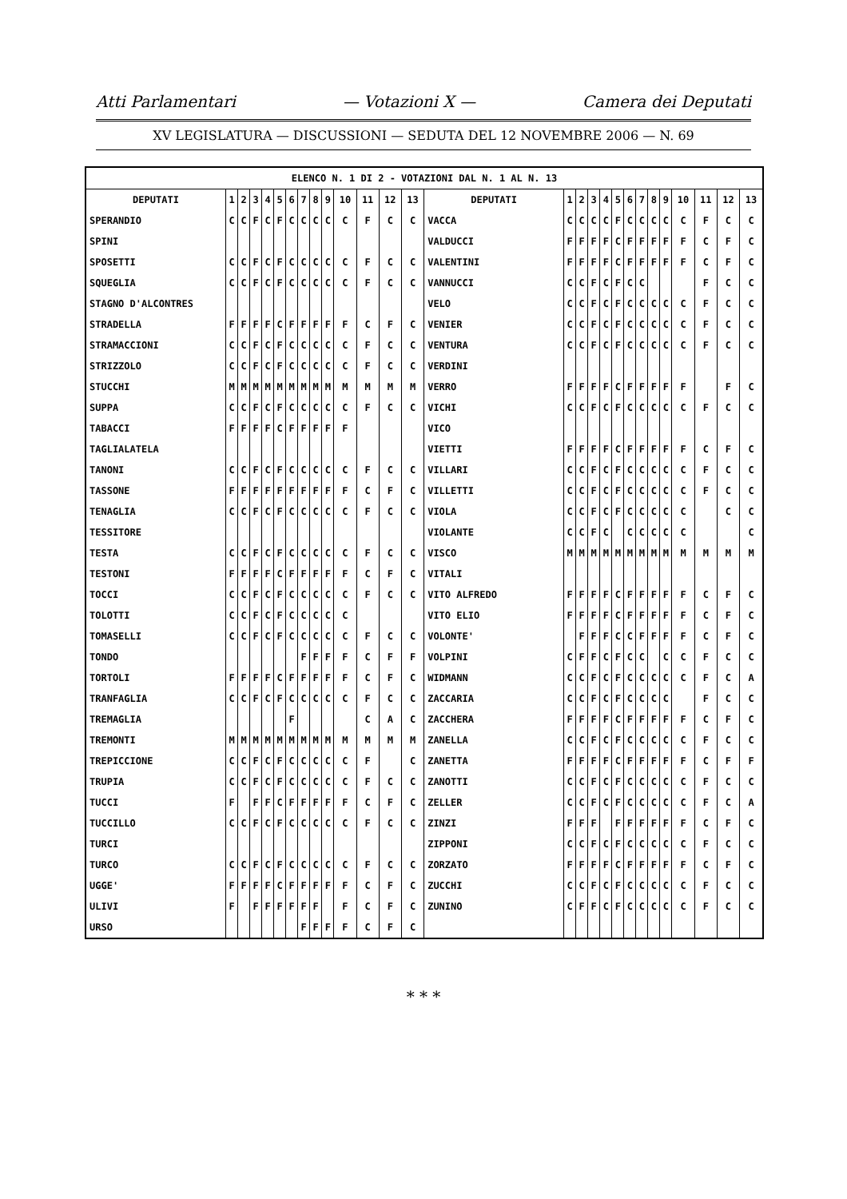Atti Parlamentari — Votazioni X — Camera dei Deputati
XV LEGISLATURA — DISCUSSIONI — SEDUTA DEL 12 NOVEMBRE 2006 — N. 69
| ELENCO N. 1 DI 2 - VOTAZIONI DAL N. 1 AL N. 13 | | | | | | | | | | | | | | | | | | | | | | | | | | | |
| --- | --- | --- | --- | --- | --- | --- | --- | --- | --- | --- | --- | --- | --- | --- | --- | --- | --- | --- | --- | --- | --- | --- | --- | --- | --- | --- | --- |
| DEPUTATI | 1 | 2 | 3 | 4 | 5 | 6 | 7 | 8 | 9 | 10 | 11 | 12 | 13 | DEPUTATI | 1 | 2 | 3 | 4 | 5 | 6 | 7 | 8 | 9 | 10 | 11 | 12 | 13 |
| SPERANDIO | C | C | F | C | F | C | C | C | C | C | F | C | C | VACCA | C | C | C | C | F | C | C | C | C | C | F | C | C |
| SPINI | | | | | | | | | | | | | | VALDUCCI | F | F | F | F | C | F | F | F | F | F | C | F | C |
| SPOSETTI | C | C | F | C | F | C | C | C | C | C | F | C | C | VALENTINI | F | F | F | F | C | F | F | F | F | F | C | F | C |
| SQUEGLIA | C | C | F | C | F | C | C | C | C | C | F | C | C | VANNUCCI | C | C | F | C | F | C | C | | | | F | C | C |
| STAGNO D'ALCONTRES | | | | | | | | | | | | | | VELO | C | C | F | C | F | C | C | C | C | C | F | C | C |
| STRADELLA | F | F | F | F | C | F | F | F | F | F | C | F | C | VENIER | C | C | F | C | F | C | C | C | C | C | F | C | C |
| STRAMACCIONI | C | C | F | C | F | C | C | C | C | C | F | C | C | VENTURA | C | C | F | C | F | C | C | C | C | C | F | C | C |
| STRIZZOLO | C | C | F | C | F | C | C | C | C | C | F | C | C | VERDINI | | | | | | | | | | | | | |
| STUCCHI | M | M | M | M | M | M | M | M | M | M | M | M | M | VERRO | F | F | F | F | C | F | F | F | F | F | | F | C |
| SUPPA | C | C | F | C | F | C | C | C | C | C | F | C | C | VICHI | C | C | F | C | F | C | C | C | C | C | F | C | C |
| TABACCI | F | F | F | F | C | F | F | F | F | F | | | | VICO | | | | | | | | | | | | | |
| TAGLIALATELA | | | | | | | | | | | | | | VIETTI | F | F | F | F | C | F | F | F | F | F | C | F | C |
| TANONI | C | C | F | C | F | C | C | C | C | C | F | C | C | VILLARI | C | C | F | C | F | C | C | C | C | C | F | C | C |
| TASSONE | F | F | F | F | F | F | F | F | F | F | C | F | C | VILLETTI | C | C | F | C | F | C | C | C | C | C | F | C | C |
| TENAGLIA | C | C | F | C | F | C | C | C | C | C | F | C | C | VIOLA | C | C | F | C | F | C | C | C | C | C | | C | C |
| TESSITORE | | | | | | | | | | | | | | VIOLANTE | C | C | F | C | | C | C | C | C | C | | | C |
| TESTA | C | C | F | C | F | C | C | C | C | C | F | C | C | VISCO | M | M | M | M | M | M | M | M | M | M | M | M | M |
| TESTONI | F | F | F | F | C | F | F | F | F | F | C | F | C | VITALI | | | | | | | | | | | | | |
| TOCCI | C | C | F | C | F | C | C | C | C | C | F | C | C | VITO ALFREDO | F | F | F | F | C | F | F | F | F | F | C | F | C |
| TOLOTTI | C | C | F | C | F | C | C | C | C | C | | | | VITO ELIO | F | F | F | F | C | F | F | F | F | F | C | F | C |
| TOMASELLI | C | C | F | C | F | C | C | C | C | C | F | C | C | VOLONTE' | | F | F | F | C | C | F | F | F | F | C | F | C |
| TONDO | | | | | | | F | F | F | F | C | F | F | VOLPINI | C | F | F | C | F | C | C | | C | C | F | C | C |
| TORTOLI | F | F | F | F | C | F | F | F | F | F | C | F | C | WIDMANN | C | C | F | C | F | C | C | C | C | C | F | C | A |
| TRANFAGLIA | C | C | F | C | F | C | C | C | C | C | F | C | C | ZACCARIA | C | C | F | C | F | C | C | C | C | | F | C | C |
| TREMAGLIA | | | | | | F | | | | | C | A | C | ZACCHERA | F | F | F | F | C | F | F | F | F | F | C | F | C |
| TREMONTI | M | M | M | M | M | M | M | M | M | M | M | M | M | ZANELLA | C | C | F | C | F | C | C | C | C | C | F | C | C |
| TREPICCIONE | C | C | F | C | F | C | C | C | C | C | F | | C | ZANETTA | F | F | F | F | C | F | F | F | F | F | C | F | F |
| TRUPIA | C | C | F | C | F | C | C | C | C | C | F | C | C | ZANOTTI | C | C | F | C | F | C | C | C | C | C | F | C | C |
| TUCCI | F | | F | F | C | F | F | F | F | F | C | F | C | ZELLER | C | C | F | C | F | C | C | C | C | C | F | C | A |
| TUCCILLO | C | C | F | C | F | C | C | C | C | C | F | C | C | ZINZI | F | F | F | | F | F | F | F | F | F | C | F | C |
| TURCI | | | | | | | | | | | | | | ZIPPONI | C | C | F | C | F | C | C | C | C | C | F | C | C |
| TURCO | C | C | F | C | F | C | C | C | C | C | F | C | C | ZORZATO | F | F | F | F | C | F | F | F | F | F | C | F | C |
| UGGE' | F | F | F | F | C | F | F | F | F | F | C | F | C | ZUCCHI | C | C | F | C | F | C | C | C | C | C | F | C | C |
| ULIVI | F | | F | F | F | F | F | F | | F | C | F | C | ZUNINO | C | F | F | C | F | C | C | C | C | C | F | C | C |
| URSO | | | | | | | F | F | F | F | C | F | C | | | | | | | | | | | | | | |
* * *